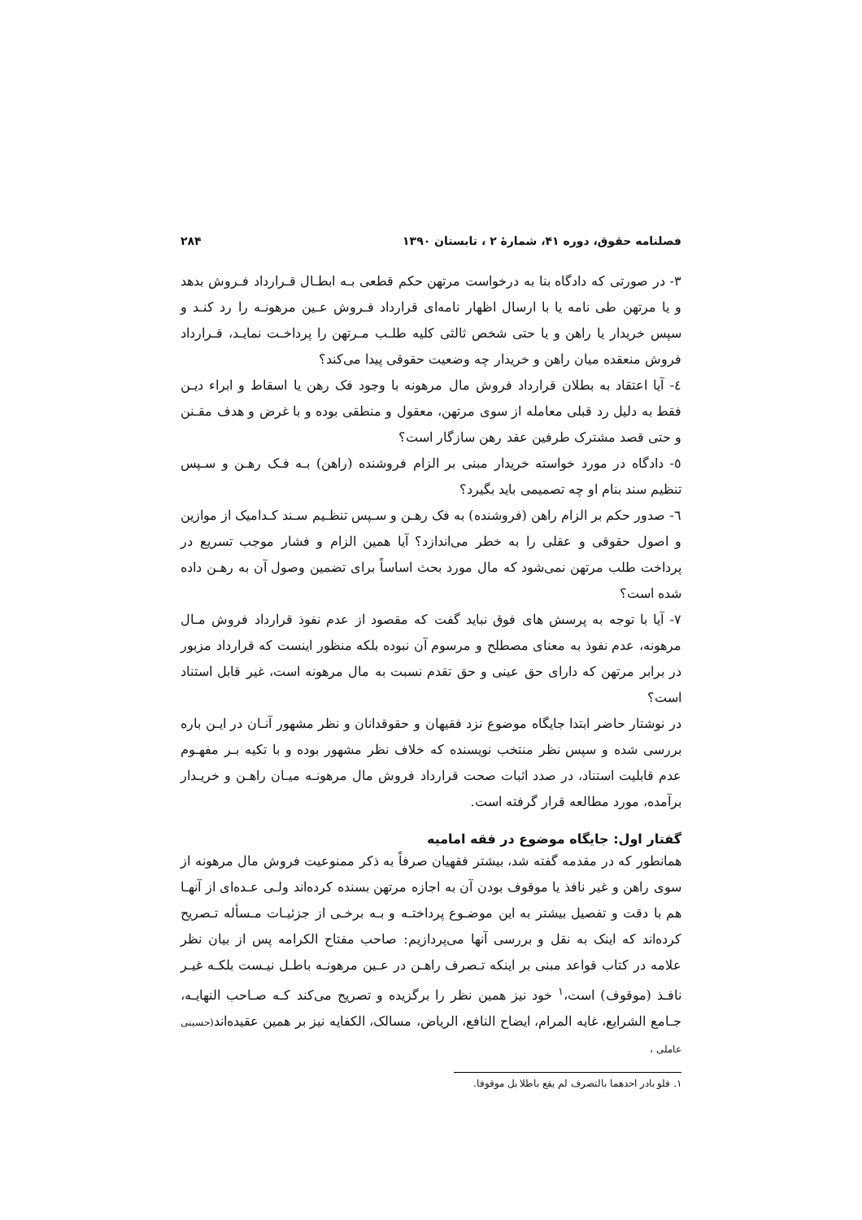فصلنامه حقوق، دوره ۴۱، شمارهٔ ۲ ، تابستان ۱۳۹۰ ۲۸۴
۳- در صورتی که دادگاه بنا به درخواست مرتهن حکم قطعی بـه ابطـال قـرارداد فـروش بدهد و یا مرتهن طی نامه یا با ارسال اظهار نامه‌ای قرارداد فـروش عـین مرهونـه را رد کنـد و سپس خریدار یا راهن و یا حتی شخص ثالثی کلیه طلـب مـرتهن را پرداخـت نمایـد، قـرارداد فروش منعقده میان راهن و خریدار چه وضعیت حقوقی پیدا می‌کند؟
٤- آیا اعتقاد به بطلان قرارداد فروش مال مرهونه با وجود فک رهن یا اسقاط و ابراء دیـن فقط به دلیل رد قبلی معامله از سوی مرتهن، معقول و منطقی بوده و با غرض و هدف مقـنن و حتی قصد مشترک طرفین عقد رهن سازگار است؟
٥- دادگاه در مورد خواسته خریدار مبنی بر الزام فروشنده (راهن) بـه فـک رهـن و سـپس تنظیم سند بنام او چه تصمیمی باید بگیرد؟
٦- صدور حکم بر الزام راهن (فروشنده) به فک رهـن و سـپس تنظـیم سـند کـدامیک از موازین و اصول حقوقی و عقلی را به خطر می‌اندازد؟ آیا همین الزام و فشار موجب تسریع در پرداخت طلب مرتهن نمی‌شود که مال مورد بحث اساساً برای تضمین وصول آن به رهـن داده شده است؟
۷- آیا با توجه به پرسش های فوق نباید گفت که مقصود از عدم نفوذ قرارداد فروش مـال مرهونه، عدم نفوذ به معنای مصطلح و مرسوم آن نبوده بلکه منظور اینست که قرارداد مزبور در برابر مرتهن که دارای حق عینی و حق تقدم نسبت به مال مرهونه است، غیر قابل استناد است؟
در نوشتار حاضر ابتدا جایگاه موضوع نزد فقیهان و حقوقدانان و نظر مشهور آنـان در ایـن باره بررسی شده و سپس نظر منتخب نویسنده که خلاف نظر مشهور بوده و با تکیه بـر مفهـوم عدم قابلیت استناد، در صدد اثبات صحت قرارداد فروش مال مرهونـه میـان راهـن و خریـدار برآمده، مورد مطالعه قرار گرفته است.
گفتار اول: جایگاه موضوع در فقه امامیه
همانطور که در مقدمه گفته شد، بیشتر فقهیان صرفاً به ذکر ممنوعیت فروش مال مرهونه از سوی راهن و غیر نافذ یا موقوف بودن آن به اجازه مرتهن بسنده کرده‌اند ولـی عـده‌ای از آنهـا هم با دقت و تفصیل بیشتر به این موضـوع پرداختـه و بـه برخـی از جزئیـات مـسأله تـصریح کرده‌اند که اینک به نقل و بررسی آنها می‌پردازیم: صاحب مفتاح الکرامه پس از بیان نظر علامه در کتاب قواعد مبنی بر اینکه تـصرف راهـن در عـین مرهونـه باطـل نیـست بلکـه غیـر نافـذ (موقوف) است،<sup>۱</sup> خود نیز همین نظر را برگزیده و تصریح می‌کند کـه صـاحب النهایـه، جـامع الشرایع، غایه المرام، ایضاح النافع، الریاض، مسالک، الکفایه نیز بر همین عقیده‌اند(حسینی عاملی ،
۱. فلو بادر احدهما بالتصرف لم یقع باطلا بل موقوفا.